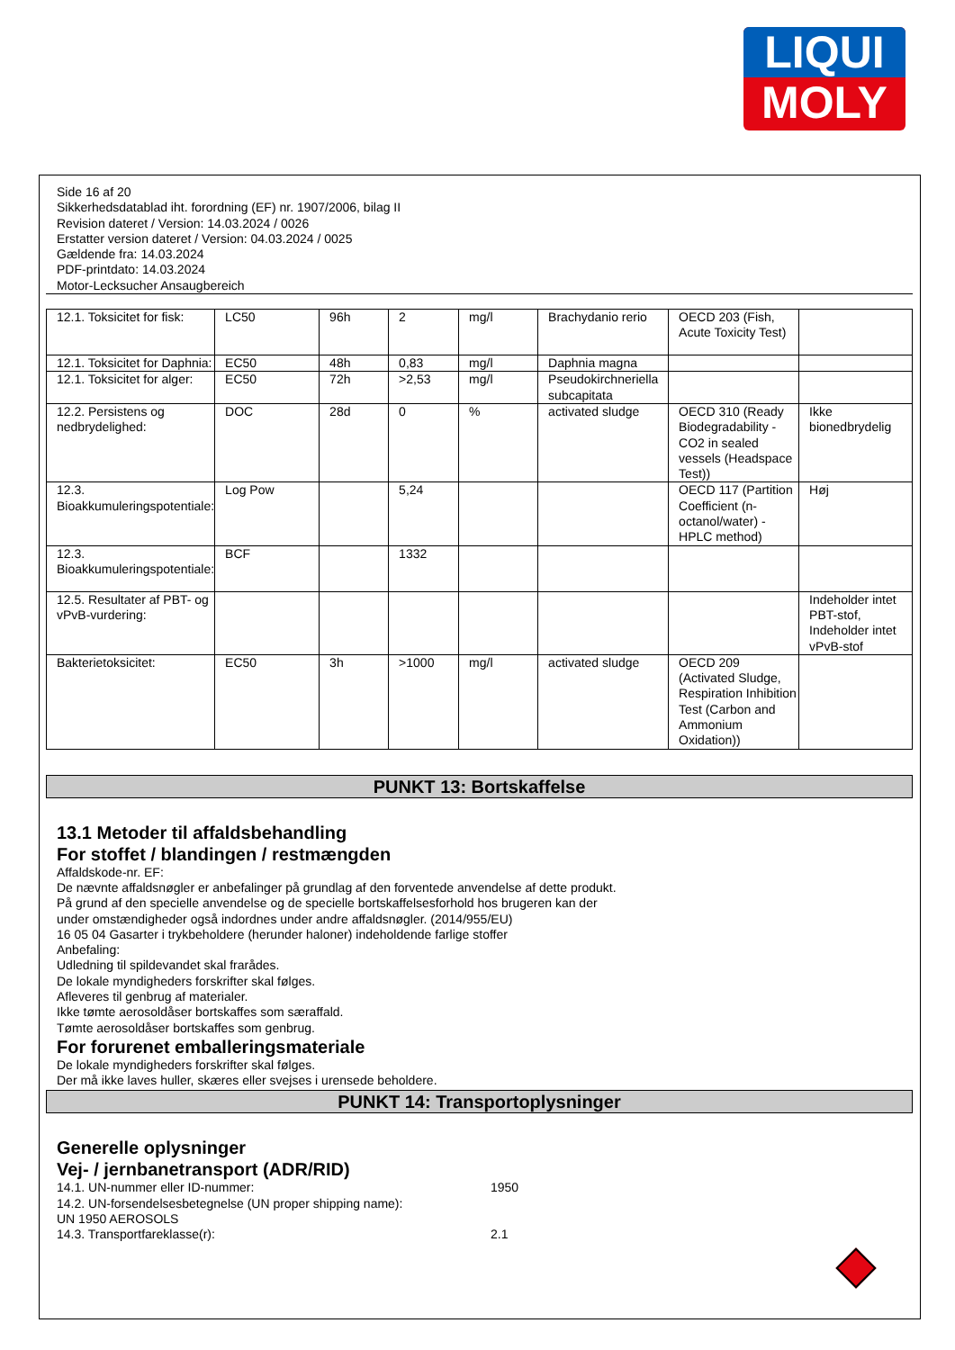LIQUI
MOLY
Side 16 af 20
Sikkerhedsdatablad iht. forordning (EF) nr. 1907/2006, bilag II
Revision dateret / Version: 14.03.2024 / 0026
Erstatter version dateret / Version: 04.03.2024 / 0025
Gældende fra: 14.03.2024
PDF-printdato: 14.03.2024
Motor-Lecksucher Ansaugbereich
| 12.1. Toksicitet for fisk: | LC50 | 96h | 2 | mg/l | Brachydanio rerio | OECD 203 (Fish, Acute Toxicity Test) | |
| 12.1. Toksicitet for Daphnia: | EC50 | 48h | 0,83 | mg/l | Daphnia magna | | |
| 12.1. Toksicitet for alger: | EC50 | 72h | >2,53 | mg/l | Pseudokirchneriella subcapitata | | |
| 12.2. Persistens og nedbrydelighed: | DOC | 28d | 0 | % | activated sludge | OECD 310 (Ready Biodegradability - CO2 in sealed vessels (Headspace Test)) | Ikke bionedbrydelig |
| 12.3. Bioakkumuleringspotentiale: | Log Pow | | 5,24 | | | OECD 117 (Partition Coefficient (n-octanol/water) - HPLC method) | Høj |
| 12.3. Bioakkumuleringspotentiale: | BCF | | 1332 | | | | |
| 12.5. Resultater af PBT- og vPvB-vurdering: | | | | | | | Indeholder intet PBT-stof, Indeholder intet vPvB-stof |
| Bakterietoksicitet: | EC50 | 3h | >1000 | mg/l | activated sludge | OECD 209 (Activated Sludge, Respiration Inhibition Test (Carbon and Ammonium Oxidation)) | |
PUNKT 13: Bortskaffelse
13.1 Metoder til affaldsbehandling
For stoffet / blandingen / restmængden
Affaldskode-nr. EF:
De nævnte affaldsnøgler er anbefalinger på grundlag af den forventede anvendelse af dette produkt.
På grund af den specielle anvendelse og de specielle bortskaffelsesforhold hos brugeren kan der
under omstændigheder også indordnes under andre affaldsnøgler. (2014/955/EU)
16 05 04 Gasarter i trykbeholdere (herunder haloner) indeholdende farlige stoffer
Anbefaling:
Udledning til spildevandet skal frarådes.
De lokale myndigheders forskrifter skal følges.
Afleveres til genbrug af materialer.
Ikke tømte aerosoldåser bortskaffes som særaffald.
Tømte aerosoldåser bortskaffes som genbrug.
For forurenet emballeringsmateriale
De lokale myndigheders forskrifter skal følges.
Der må ikke laves huller, skæres eller svejses i urensede beholdere.
PUNKT 14: Transportoplysninger
Generelle oplysninger
Vej- / jernbanetransport (ADR/RID)
14.1. UN-nummer eller ID-nummer: 1950
14.2. UN-forsendelsesbetegnelse (UN proper shipping name):
UN 1950 AEROSOLS
14.3. Transportfareklasse(r): 2.1